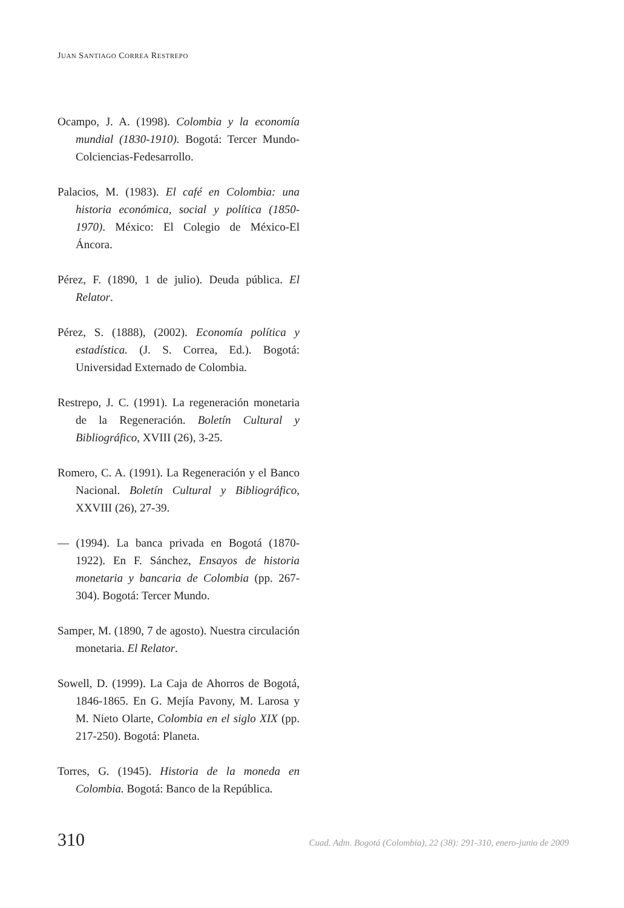JUAN SANTIAGO CORREA RESTREPO
Ocampo, J. A. (1998). Colombia y la economía mundial (1830-1910). Bogotá: Tercer Mundo-Colciencias-Fedesarrollo.
Palacios, M. (1983). El café en Colombia: una historia económica, social y política (1850-1970). México: El Colegio de México-El Áncora.
Pérez, F. (1890, 1 de julio). Deuda pública. El Relator.
Pérez, S. (1888), (2002). Economía política y estadística. (J. S. Correa, Ed.). Bogotá: Universidad Externado de Colombia.
Restrepo, J. C. (1991). La regeneración monetaria de la Regeneración. Boletín Cultural y Bibliográfico, XVIII (26), 3-25.
Romero, C. A. (1991). La Regeneración y el Banco Nacional. Boletín Cultural y Bibliográfico, XXVIII (26), 27-39.
— (1994). La banca privada en Bogotá (1870-1922). En F. Sánchez, Ensayos de historia monetaria y bancaria de Colombia (pp. 267-304). Bogotá: Tercer Mundo.
Samper, M. (1890, 7 de agosto). Nuestra circulación monetaria. El Relator.
Sowell, D. (1999). La Caja de Ahorros de Bogotá, 1846-1865. En G. Mejía Pavony, M. Larosa y M. Nieto Olarte, Colombia en el siglo XIX (pp. 217-250). Bogotá: Planeta.
Torres, G. (1945). Historia de la moneda en Colombia. Bogotá: Banco de la República.
310 Cuad. Adm. Bogotá (Colombia), 22 (38): 291-310, enero-junio de 2009